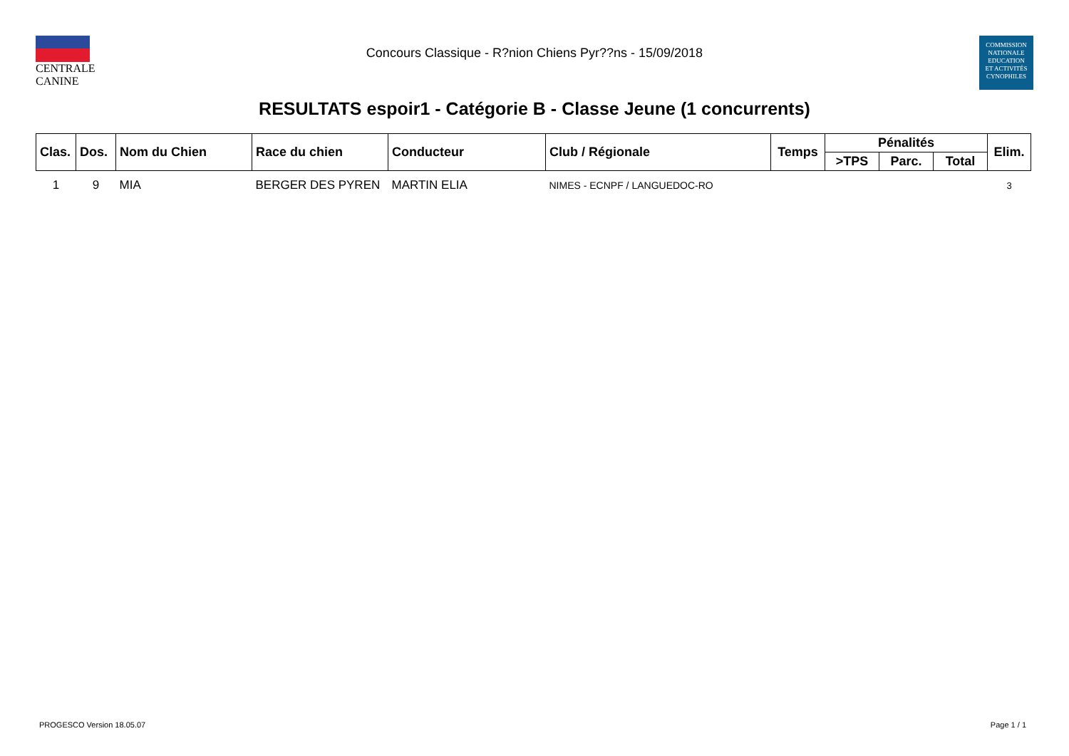CENTRALE
CANINE
Concours Classique - R?nion Chiens Pyr??ns - 15/09/2018
COMMISSION
NATIONALE
EDUCATION
ET ACTIVITÉS
CYNOPHILES
RESULTATS espoir1 - Catégorie B - Classe Jeune (1 concurrents)
| Clas. | Dos. | Nom du Chien | Race du chien | Conducteur | Club / Régionale | Temps | Pénalités | | | Elim. |
| --- | --- | --- | --- | --- | --- | --- | --- | --- | --- | --- |
| | | | | | | | >TPS | Parc. | Total | |
| 1 | 9 | MIA | BERGER DES PYREN | MARTIN ELIA | NIMES - ECNPF / LANGUEDOC-RO | | | | | 3 |
PROGESCO Version 18.05.07 Page 1 / 1